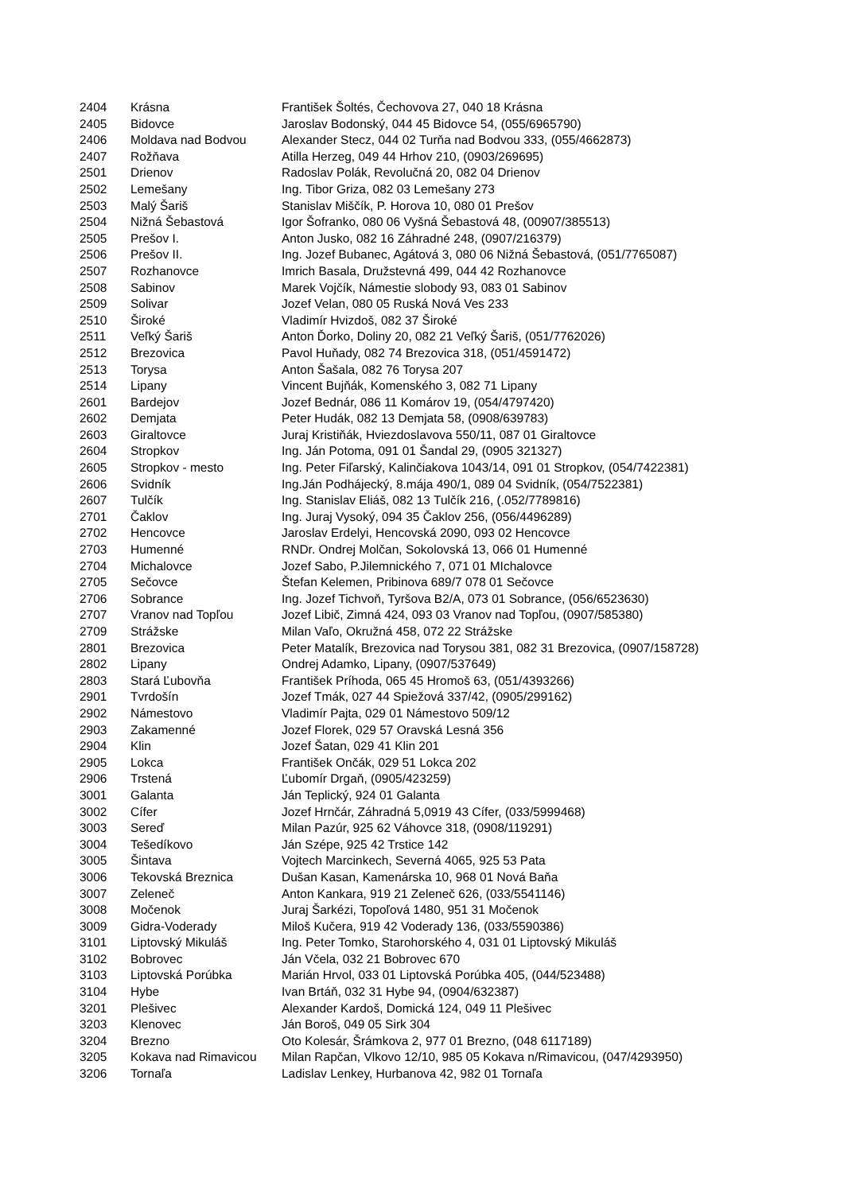| 2404 | Krásna | František Šoltés, Čechovova 27, 040 18 Krásna |
| 2405 | Bidovce | Jaroslav Bodonský, 044 45 Bidovce 54, (055/6965790) |
| 2406 | Moldava nad Bodvou | Alexander Stecz, 044 02 Turňa nad Bodvou 333, (055/4662873) |
| 2407 | Rožňava | Atilla Herzeg, 049 44 Hrhov 210, (0903/269695) |
| 2501 | Drienov | Radoslav Polák, Revolučná 20, 082 04 Drienov |
| 2502 | Lemešany | Ing. Tibor Griza, 082 03 Lemešany 273 |
| 2503 | Malý Šariš | Stanislav Miščík, P. Horova 10, 080 01 Prešov |
| 2504 | Nižná Šebastová | Igor Šofranko, 080 06 Vyšná Šebastová 48, (00907/385513) |
| 2505 | Prešov I. | Anton Jusko, 082 16 Záhradné 248, (0907/216379) |
| 2506 | Prešov II. | Ing. Jozef Bubanec, Agátová 3, 080 06 Nižná Šebastová, (051/7765087) |
| 2507 | Rozhanovce | Imrich Basala, Družstevná 499, 044 42 Rozhanovce |
| 2508 | Sabinov | Marek Vojčík, Námestie slobody 93, 083 01 Sabinov |
| 2509 | Solivar | Jozef Velan, 080 05 Ruská Nová Ves 233 |
| 2510 | Široké | Vladimír Hvizdoš, 082 37 Široké |
| 2511 | Veľký Šariš | Anton Ďorko, Doliny 20, 082 21 Veľký Šariš, (051/7762026) |
| 2512 | Brezovica | Pavol Huňady, 082 74 Brezovica 318, (051/4591472) |
| 2513 | Torysa | Anton Šašala, 082 76 Torysa 207 |
| 2514 | Lipany | Vincent Bujňák, Komenského 3, 082 71 Lipany |
| 2601 | Bardejov | Jozef Bednár, 086 11 Komárov 19, (054/4797420) |
| 2602 | Demjata | Peter Hudák, 082 13 Demjata 58, (0908/639783) |
| 2603 | Giraltovce | Juraj Kristiňák, Hviezdoslavova 550/11, 087 01 Giraltovce |
| 2604 | Stropkov | Ing. Ján Potoma, 091 01 Šandal 29, (0905 321327) |
| 2605 | Stropkov - mesto | Ing. Peter Fiľarský, Kalinčiakova 1043/14, 091 01 Stropkov, (054/7422381) |
| 2606 | Svidník | Ing.Ján Podhájecký, 8.mája 490/1, 089 04 Svidník, (054/7522381) |
| 2607 | Tulčík | Ing. Stanislav Eliáš, 082 13 Tulčík 216, (.052/7789816) |
| 2701 | Čaklov | Ing. Juraj Vysoký, 094 35 Čaklov 256, (056/4496289) |
| 2702 | Hencovce | Jaroslav Erdelyi, Hencovská 2090, 093 02 Hencovce |
| 2703 | Humenné | RNDr. Ondrej Molčan, Sokolovská 13, 066 01 Humenné |
| 2704 | Michalovce | Jozef Sabo, P.Jilemnického 7, 071 01 MIchalovce |
| 2705 | Sečovce | Štefan Kelemen, Pribinova 689/7 078 01 Sečovce |
| 2706 | Sobrance | Ing. Jozef Tichvoň, Tyršova B2/A, 073 01 Sobrance, (056/6523630) |
| 2707 | Vranov nad Topľou | Jozef Libič, Zimná 424, 093 03 Vranov nad Topľou, (0907/585380) |
| 2709 | Strážske | Milan Vaľo, Okružná 458, 072 22 Strážske |
| 2801 | Brezovica | Peter Matalík, Brezovica nad Torysou 381, 082 31 Brezovica, (0907/158728) |
| 2802 | Lipany | Ondrej Adamko, Lipany, (0907/537649) |
| 2803 | Stará Ľubovňa | František Príhoda, 065 45 Hromoš 63, (051/4393266) |
| 2901 | Tvrdošín | Jozef Tmák, 027 44 Spiežová 337/42, (0905/299162) |
| 2902 | Námestovo | Vladimír Pajta, 029 01 Námestovo 509/12 |
| 2903 | Zakamenné | Jozef Florek, 029 57 Oravská Lesná 356 |
| 2904 | Klin | Jozef Šatan, 029 41 Klin 201 |
| 2905 | Lokca | František Ončák, 029 51 Lokca 202 |
| 2906 | Trstená | Ľubomír Drgaň, (0905/423259) |
| 3001 | Galanta | Ján Teplický, 924 01 Galanta |
| 3002 | Cífer | Jozef Hrnčár, Záhradná 5,0919 43 Cífer, (033/5999468) |
| 3003 | Sereď | Milan Pazúr, 925 62 Váhovce 318, (0908/119291) |
| 3004 | Tešedíkovo | Ján Szépe, 925 42 Trstice 142 |
| 3005 | Šintava | Vojtech Marcinkech, Severná 4065, 925 53 Pata |
| 3006 | Tekovská Breznica | Dušan Kasan, Kamenárska 10, 968 01 Nová Baňa |
| 3007 | Zeleneč | Anton Kankara, 919 21 Zeleneč 626, (033/5541146) |
| 3008 | Močenok | Juraj Šarkézi, Topoľová 1480, 951 31 Močenok |
| 3009 | Gidra-Voderady | Miloš Kučera, 919 42 Voderady 136, (033/5590386) |
| 3101 | Liptovský Mikuláš | Ing. Peter Tomko, Starohorského 4, 031 01 Liptovský Mikuláš |
| 3102 | Bobrovec | Ján Včela, 032 21 Bobrovec 670 |
| 3103 | Liptovská Porúbka | Marián Hrvol, 033 01 Liptovská Porúbka 405, (044/523488) |
| 3104 | Hybe | Ivan Brtáň, 032 31 Hybe 94, (0904/632387) |
| 3201 | Plešivec | Alexander Kardoš, Domická 124, 049 11 Plešivec |
| 3203 | Klenovec | Ján Boroš, 049 05 Sirk 304 |
| 3204 | Brezno | Oto Kolesár, Šrámkova 2, 977 01 Brezno, (048 6117189) |
| 3205 | Kokava nad Rimavicou | Milan Rapčan, Vlkovo 12/10, 985 05 Kokava n/Rimavicou, (047/4293950) |
| 3206 | Tornaľa | Ladislav Lenkey, Hurbanova 42, 982 01 Tornaľa |